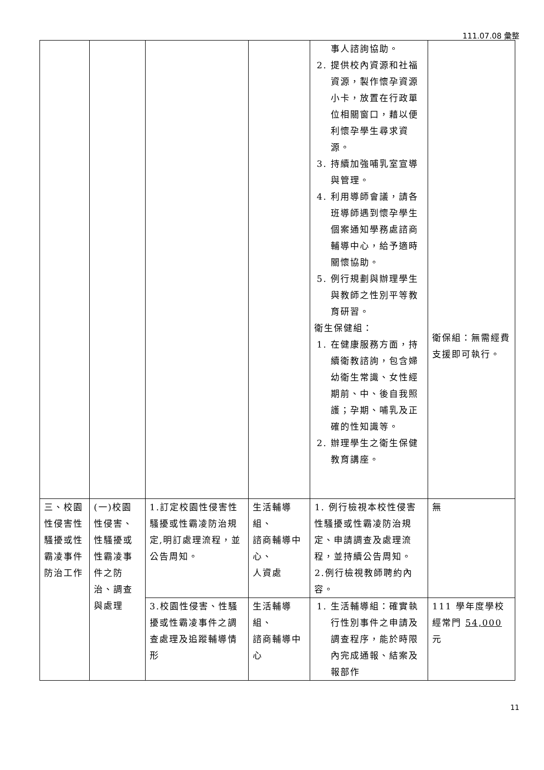111.07.08 彙整
| | | | | 事人諮詢協助。 2. 提供校內資源和社福資源，製作懷孕資源小卡，放置在行政單位相關窗口，藉以便利懷孕學生尋求資源。 3. 持續加強哺乳室宣導與管理。 4. 利用導師會議，請各班導師遇到懷孕學生個案通知學務處諮商輔導中心，給予適時關懷協助。 5. 例行規劃與辦理學生與教師之性別平等教育研習。 衛生保健組： 1. 在健康服務方面，持續衛教諮詢，包含婦幼衛生常識、女性經期前、中、後自我照護；孕期、哺乳及正確的性知識等。 2. 辦理學生之衛生保健教育講座。 | 衛保組：無需經費支援即可執行。 |
| 三、校園性侵害性騷擾或性霸凌事件防治工作 | (一)校園性侵害、性騷擾或性霸凌事件之防治、調查與處理 | 1.訂定校園性侵害性騷擾或性霸凌防治規定,明訂處理流程，並公告周知。 | 生活輔導組、 諮商輔導中心、 人資處 | 1. 例行檢視本校性侵害性騷擾或性霸凌防治規定、申請調查及處理流程，並持續公告周知。 2.例行檢視教師聘約內容。 | 無 |
| | | 3.校園性侵害、性騷擾或性霸凌事件之調查處理及追蹤輔導情形 | 生活輔導組、 諮商輔導中心 | 1. 生活輔導組：確實執行性別事件之申請及調查程序，能於時限內完成通報、結案及報部作 | 111 學年度學校經常門 54,000 元 |
11